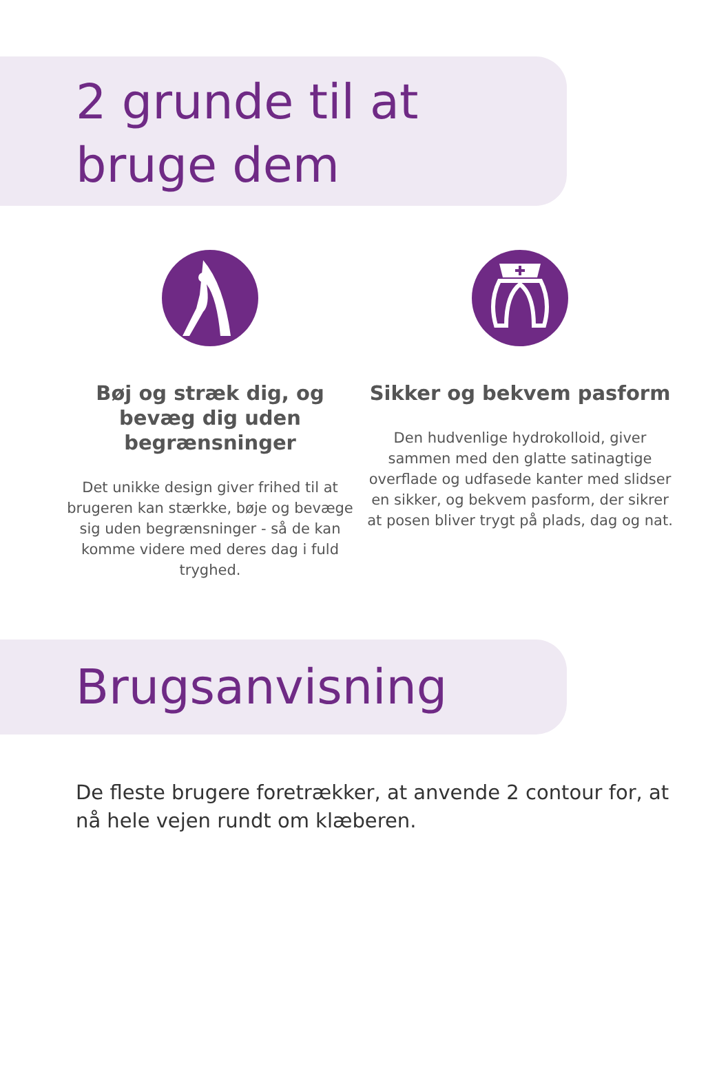2 grunde til at
bruge dem
Bøj og stræk dig, og bevæg dig uden begrænsninger
Det unikke design giver frihed til at brugeren kan stærkke, bøje og bevæge sig uden begrænsninger - så de kan komme videre med deres dag i fuld tryghed.
Sikker og bekvem pasform
Den hudvenlige hydrokolloid, giver sammen med den glatte satinagtige overflade og udfasede kanter med slidser en sikker, og bekvem pasform, der sikrer at posen bliver trygt på plads, dag og nat.
Brugsanvisning
De fleste brugere foretrækker, at anvende 2 contour for, at nå hele vejen rundt om klæberen.